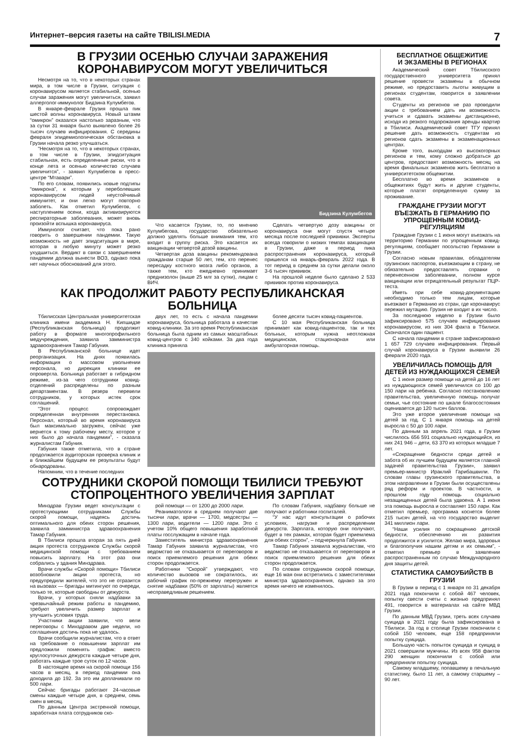Интернет–версия газеты на сайте TBILISI.MEDIA 7
В ГРУЗИИ ОСЕНЬЮ СЛУЧАИ ЗАРАЖЕНИЯ
КОРОНАВИРУСОМ МОГУТ УВЕЛИЧИТЬСЯ
Несмотря на то, что в некоторых странах мира, в том числе в Грузии, ситуация с коронавирусом является стабильной, осенью случаи заражения могут увеличиться, заявил аллерголог-иммунолог Бидзина Кулумбегов.
В январе-феврале Грузия прошла пик шестой волны коронавируса. Новый штамм “омикрон” оказался настолько заразным, что за сутки 31 января было выявлено более 26 тысяч случаев инфицирования. С середины февраля эпидемиологическая обстановка в Грузии начала резко улучшаться.
“Несмотря на то, что в некоторых странах, в том числе в Грузии, эпидситуация стабильная, есть определенные риски, что в конце лета и осенью количество случаев увеличится”, - заявил Кулумбегов в пресс-центре “Мтавари”.
По его словам, появились новые подтипы “омикрона”, к которым у переболевших коронавирусом людей неустойчивый иммунитет, и они легко могут повторно заболеть. Как отметил Кулумбегов, с наступлением осени, когда активизируются респираторные заболевания, может вновь произойти вспышка коронавируса.
Иммунолог считает, что пока рано говорить о завершении пандемии. Такую возможность не дает эпидситуация в мире, которая в любую минуту может резко ухудшиться. Вердикт в связи с завершением пандемии должна вынести ВОЗ, однако пока нет научных обоснований для этого.
Бидзина Кулумбегов
Что касается Грузии, то, по мнению Кулумбегова, государство обязательно должно уделять больше внимания тем, кто входит в группу риска. Это касается их вакцинации четвертой дозой вакцины.
Четвертая доза вакцины рекомендована гражданам старше 50 лет, тем, кто перенес пересадку костного мозга либо органов, а также тем, кто ежедневно принимает преднизолон (выше 25 млг за сутки), лицам с ВИЧ.
Сделать четвертую дозу вакцины от коронавируса они могут спустя четыре месяца после последней прививки. Эксперты всегда говорили о низких темпах вакцинации в Грузии, даже в период пика распространения коронавируса, который пришелся на январь-февраль 2022 года. В тот период в среднем за сутки делали около 3-6 тысяч прививок.
На прошлой неделе было сделано 2 533 прививок против коронавируса.
КАК ПРОДОЛЖИТ РАБОТУ РЕСПУБЛИКАНСКАЯ БОЛЬНИЦА
Тбилисская Центральная университетская клиника имени академика Н. Кипшидзе (Республиканская больница) продолжит работу в формате многопрофильного медучреждения, заявила замминистра здравоохранения Тамар Габуния.
В Республиканской больнице идет реорганизация. На днях появилась информация о массовом увольнении персонала, но дирекция клиники ее опровергла. Больница работает в гибридном режиме, из-за чего сотрудники ковид-отделений распределены по разным департаментам. В резерв перевели сотрудников, у которых истек срок соглашений.
“Этот процесс сопровождает определенная внутренняя перестановка. Персонал, который во время коронавируса был максимально загружен, сейчас уже вернется к тому рабочему месту, которое у них было до начала пандемии”, - сказала журналистам Габуния.
Габуния также отметила, что в стране продолжается аудиторская проверка клиник и в ближайшем будущем ее результаты будут обнародованы.
Напомним, что в течение последних
двух лет, то есть с начала пандемии коронавируса, больница работала в качестве ковид-клиники. За это время Республиканская больница была одним из самых масштабных ковид-центров с 340 койками. За два года клиника приняла
более десяти тысяч ковид-пациентов.
С 10 мая Республиканская больница принимает как ковид-пациентов, так и тех больных, которым нужна неотложная медицинская, стационарная или амбулаторная помощь.
СОТРУДНИКИ СКОРОЙ ПОМОЩИ ТБИЛИСИ ТРЕБУЮТ
СТОПРОЦЕНТНОГО УВЕЛИЧЕНИЯ ЗАРПЛАТ
Минздрав Грузии ведет консультации с протестующими сотрудниками Службы скорой помощи, надеясь достичь оптимального для обеих сторон решения, заявила замминистра здравоохранения Тамар Габуния.
В Тбилиси прошла вторая за пять дней акция протеста сотрудников Службы скорой медицинской помощи с требованием повысить зарплату. На этот раз они собрались у здания Минздрава.
Врачи службы «Скорой помощи» Тбилиси возобновили акции протеста, но предупредили жителей, что это не отразится на вызовах — бригады митингуют по очереди, только те, которые свободны от дежурств.
Врачи, у которых сняли надбавки за чрезвычайный режим работы в пандемию, требуют увеличить размер зарплат и улучшить условия труда.
Участники акции заявили, что вели переговоры с Минздравом две недели, но соглашения достичь пока не удалось.
Врачи сообщили журналистам, что в ответ на требование о повышении зарплат им предложили поменять график: вместо круглосуточных дежурств каждые четыре дня, работать каждые трое суток по 12 часов.
В настоящее время на скорой помощи 156 часов в месяц, в период пандемии она доходила до 192. За это им доплачивали по 500 лари.
Сейчас бригады работают 24-часовые смены каждые четыре дня, в среднем, семь смен в месяц.
По данным Центра экстренной помощи, заработная плата сотрудников ско-
рой помощи — от 1200 до 2000 лари.
Реаниматологи в среднем получают две тысячи лари, врачи — 1700, медсестры — 1300 лари, водители — 1200 лари. Это с учетом 10% общего повышения заработной платы госслужащим в начале года.
Заместитель министра здравоохранения Тамар Габуния заявила журналистам, что ведомство не отказывается от переговоров и поиск приемлемого решения для обеих сторон продолжается.
Работники “Скорой” утверждают, что количество вызовов не сократилось, их рабочий график по-прежнему перегружен и снятие надбавки (50% от зарплаты) является несправедливым решением.
По словам Габуния, надбавку больше не получают и работники госпиталей.
“У нас идут консультации о рабочих условиях, нагрузке и распределении дежурств. Зарплата, которую они получают, будет в тех рамках, которая будет приемлема для обеих сторон”, – подчеркнула Габуния.
Тамар Габуния заявила журналистам, что ведомство не отказывается от переговоров и поиск приемлемого решения для обеих сторон продолжается.
По словам сотрудников скорой помощи, еще 16 мая они встретились с заместителями министра здравоохранения, однако за это время ничего не изменилось.
БЕСПЛАТНОЕ ОБЩЕЖИТИЕ
И ЭКЗАМЕНЫ В РЕГИОНАХ
Академический совет Тбилисского государственного университета принял решение провести экзамены в обычном режиме, но предоставить льготы живущим в регионах студентам, говорится в заявлении совета.
Студенты из регионов не раз проводили акции с требованием дать им возможность учиться и сдавать экзамены дистанционно, исходя из резкого подорожания аренды квартир в Тбилиси. Академический совет ТГУ принял решение дать возможность студентам из регионов сдать экзамены в экзаменационных центрах.
Кроме того, выходцам из высокогорных регионов и тем, кому сложно добраться до центров, предоставят возможность месяц на время финальных экзаменов жить бесплатно в университетском общежитии.
Бесплатно во время экзаменов в общежитиях будут жить и другие студенты, которые платят определенную сумму за проживание.
ГРАЖДАНЕ ГРУЗИИ МОГУТ ВЪЕЗЖАТЬ В ГЕРМАНИЮ ПО УПРОЩЕННЫМ КОВИД-РЕГУЛЯЦИЯМ
Граждане Грузии с 1 июня могут въезжать на территорию Германии по упрощенным ковид-регуляциям, сообщает посольство Германии в Грузии.
Согласно новым правилам, обладателям грузинских паспортов, въезжающим в страну, не обязательно предоставлять справки о перенесенном заболевании, полном курсе вакцинации или отрицательный результат ПЦР-теста.
Иметь при себе ковид-документацию необходимо только тем лицам, которые въезжают в Германию из стран, где коронавирус пережил мутацию. Грузия не входит в их число.
За последнюю неделю в Грузии было зафиксировано 575 случаев инфицирования коронавирусом, из них 304 факта в Тбилиси. Скончался один пациент.
С начала пандемии в стране зафиксировано 1 657 729 случаев инфицирования. Первый случай коронавируса в Грузии выявили 26 февраля 2020 года.
УВЕЛИЧИЛАСЬ ПОМОЩЬ ДЛЯ ДЕТЕЙ ИЗ НУЖДАЮЩИХСЯ СЕМЕЙ
С 1 июня размер помощи на детей до 16 лет из нуждающихся семей увеличился со 100 до 150 лари на ребенка. Согласно постановлению правительства, увеличенную помощь получат семьи, чье состояние по шкале благосостояния оценивается до 120 тысяч баллов.
Это уже второе увеличение помощи на детей за год. С 1 января помощь на детей выросла с 50 до 100 лари.
По данным за апрель 2021 года, в Грузии числилось 656 591 социально нуждающийся, из них 241 946 – дети, 63 370 из которых младше 7 лет.
«Сокращение бедности среди детей и забота об их лучшем будущем является главной задачей правительства Грузии», заявил премьер-министр Ираклий Гарибашвили. По словам главы грузинского правительства, в этом направлении в Грузии были осуществлены ряд реформ и проектов. В частности, в прошлом году помощь социально незащищенных детей была удвоена. А 1 июня эта помощь выросла и составляет 150 лари. Как отметил премьер, программа коснется более 215 тысяч детей, на что государство выделит 341 миллион лари.
“Наши усилия по сокращению детской бедности, обеспечению их развития продолжится и усилится. Желаю мира, здоровья и благополучия нашим детям и их семьям”, - отметил премьер в заявлении распространенным по случаю Международного дня защиты детей.
СТАТИСТИКА САМОУБИЙСТВ В ГРУЗИИ
В Грузии в период с 1 января по 31 декабря 2021 года покончили с собой 467 человек, попытку свести счеты с жизнью предпринял 491, говорится в материалах на сайте МВД Грузии.
По данным МВД Грузии, треть всех случаев суицида в 2021 году была зафиксирована в Тбилиси. За год в столице Грузии покончили с собой 150 человек, еще 158 предприняли попытку суицида.
Большую часть попыток суицида и суицид в 2021 совершили мужчины. Из всех 958 фактов 290 женщин покончили с собой или предприняли попытку суицида.
Самому младшему, попавшему в печальную статистику, было 11 лет, а самому старшему – 90 лет.